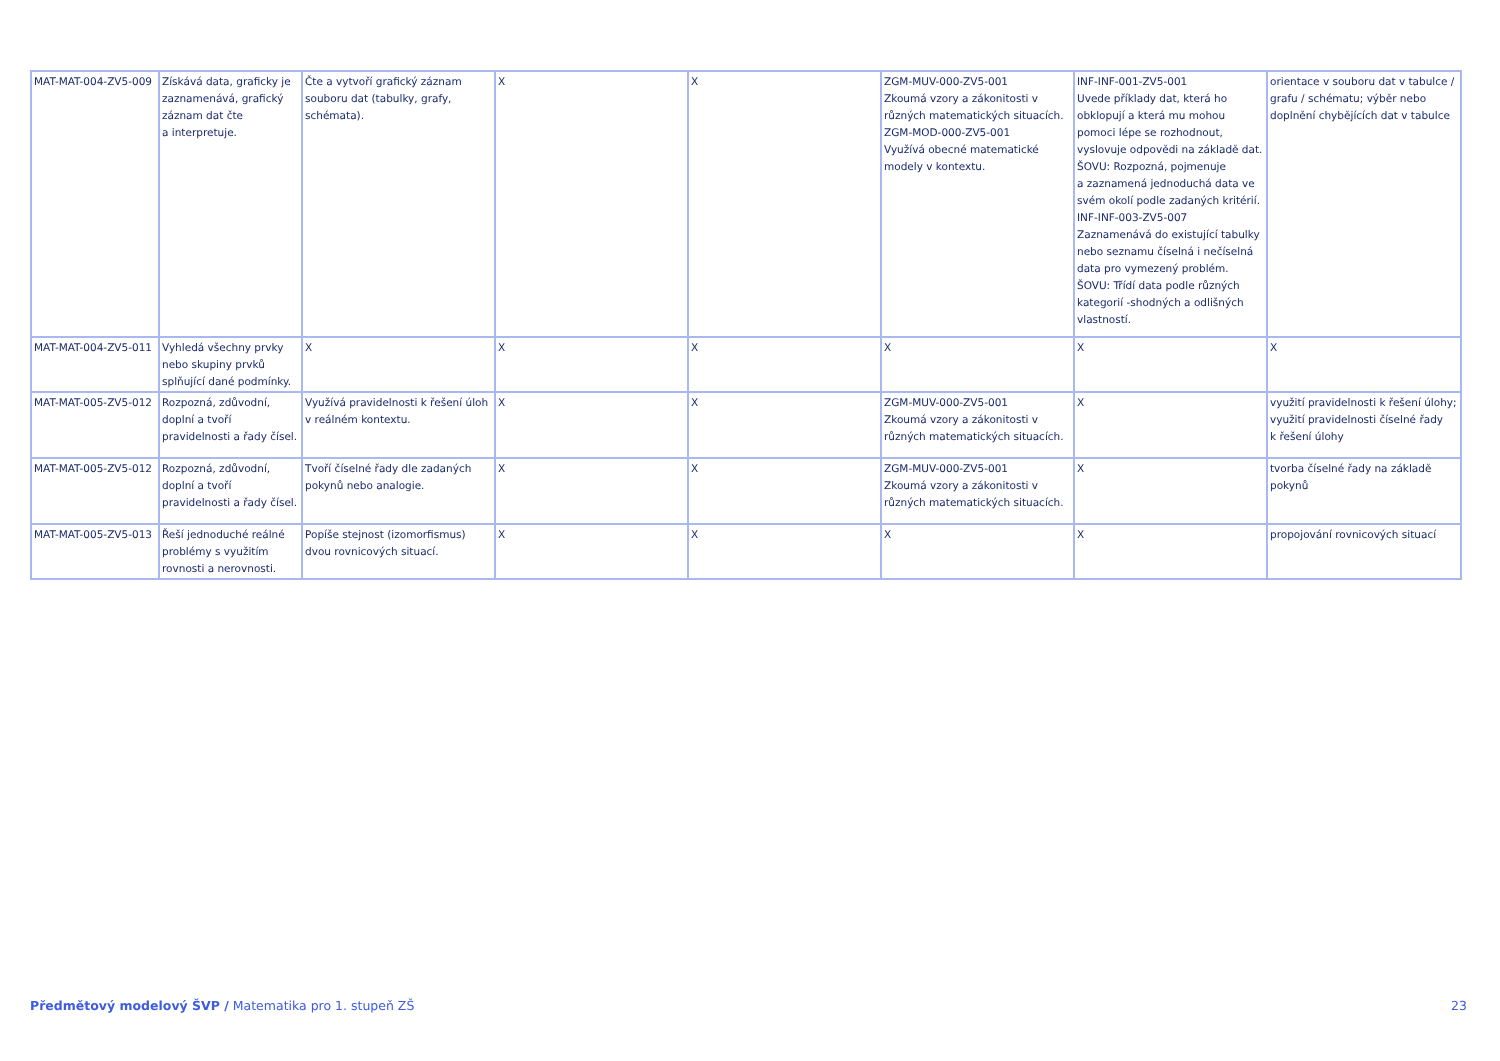| MAT-MAT-004-ZV5-009 | Získává data, graficky je zaznamenává, grafický záznam dat čte a interpretuje. | Čte a vytvoří grafický záznam souboru dat (tabulky, grafy, schémata). | X | X | ZGM-MUV-000-ZV5-001 Zkoumá vzory a zákonitosti v různých matematických situacích. ZGM-MOD-000-ZV5-001 Využívá obecné matematické modely v kontextu. | INF-INF-001-ZV5-001 Uvede příklady dat, která ho obklopují a která mu mohou pomoci lépe se rozhodnout, vyslovuje odpovědi na základě dat. ŠOVU: Rozpozná, pojmenuje a zaznamená jednoduchá data ve svém okolí podle zadaných kritérií. INF-INF-003-ZV5-007 Zaznamenává do existující tabulky nebo seznamu číselná i nečíselná data pro vymezený problém. ŠOVU: Třídí data podle různých kategorií -shodných a odlišných vlastností. | orientace v souboru dat v tabulce / grafu / schématu; výběr nebo doplnění chybějících dat v tabulce |
| MAT-MAT-004-ZV5-011 | Vyhledá všechny prvky nebo skupiny prvků splňující dané podmínky. | X | X | X | X | X | X |
| MAT-MAT-005-ZV5-012 | Rozpozná, zdůvodní, doplní a tvoří pravidelnosti a řady čísel. | Využívá pravidelnosti k řešení úloh v reálném kontextu. | X | X | ZGM-MUV-000-ZV5-001 Zkoumá vzory a zákonitosti v různých matematických situacích. | X | využití pravidelnosti k řešení úlohy; využití pravidelnosti číselné řady k řešení úlohy |
| MAT-MAT-005-ZV5-012 | Rozpozná, zdůvodní, doplní a tvoří pravidelnosti a řady čísel. | Tvoří číselné řady dle zadaných pokynů nebo analogie. | X | X | ZGM-MUV-000-ZV5-001 Zkoumá vzory a zákonitosti v různých matematických situacích. | X | tvorba číselné řady na základě pokynů |
| MAT-MAT-005-ZV5-013 | Řeší jednoduché reálné problémy s využitím rovnosti a nerovnosti. | Popíše stejnost (izomorfismus) dvou rovnicových situací. | X | X | X | X | propojování rovnicových situací |
Předmětový modelový ŠVP / Matematika pro 1. stupeň ZŠ 23